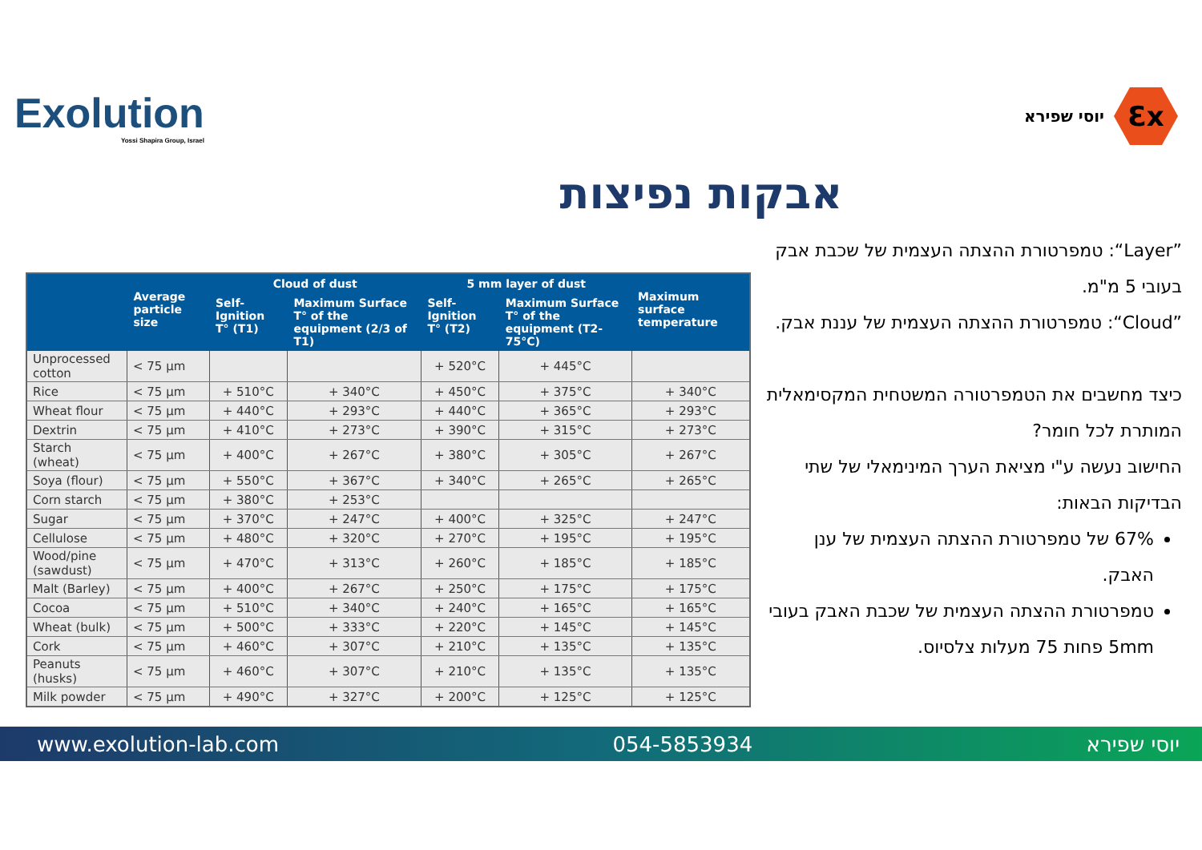Exolution
Yossi Shapira Group, Israel
יוסי שפירא
Ɛx
אבקות נפיצות
| | Average particle size | Cloud of dust | | 5 mm layer of dust | | Maximum surface temperature |
| --- | --- | --- | --- | --- | --- | --- |
| | | Self-Ignition T° (T1) | Maximum Surface T° of the equipment (2/3 of T1) | Self-Ignition T° (T2) | Maximum Surface T° of the equipment (T2-75°C) | |
| Unprocessed cotton | < 75 µm | | | + 520°C | + 445°C | |
| Rice | < 75 µm | + 510°C | + 340°C | + 450°C | + 375°C | + 340°C |
| Wheat flour | < 75 µm | + 440°C | + 293°C | + 440°C | + 365°C | + 293°C |
| Dextrin | < 75 µm | + 410°C | + 273°C | + 390°C | + 315°C | + 273°C |
| Starch (wheat) | < 75 µm | + 400°C | + 267°C | + 380°C | + 305°C | + 267°C |
| Soya (flour) | < 75 µm | + 550°C | + 367°C | + 340°C | + 265°C | + 265°C |
| Corn starch | < 75 µm | + 380°C | + 253°C | | | |
| Sugar | < 75 µm | + 370°C | + 247°C | + 400°C | + 325°C | + 247°C |
| Cellulose | < 75 µm | + 480°C | + 320°C | + 270°C | + 195°C | + 195°C |
| Wood/pine (sawdust) | < 75 µm | + 470°C | + 313°C | + 260°C | + 185°C | + 185°C |
| Malt (Barley) | < 75 µm | + 400°C | + 267°C | + 250°C | + 175°C | + 175°C |
| Cocoa | < 75 µm | + 510°C | + 340°C | + 240°C | + 165°C | + 165°C |
| Wheat (bulk) | < 75 µm | + 500°C | + 333°C | + 220°C | + 145°C | + 145°C |
| Cork | < 75 µm | + 460°C | + 307°C | + 210°C | + 135°C | + 135°C |
| Peanuts (husks) | < 75 µm | + 460°C | + 307°C | + 210°C | + 135°C | + 135°C |
| Milk powder | < 75 µm | + 490°C | + 327°C | + 200°C | + 125°C | + 125°C |
”Layer“: טמפרטורת ההצתה העצמית של שכבת אבק בעובי 5 מ"מ.
”Cloud“: טמפרטורת ההצתה העצמית של עננת אבק.
כיצד מחשבים את הטמפרטורה המשטחית המקסימאלית המותרת לכל חומר?
החישוב נעשה ע"י מציאת הערך המינימאלי של שתי הבדיקות הבאות:
67% של טמפרטורת ההצתה העצמית של ענן האבק.
טמפרטורת ההצתה העצמית של שכבת האבק בעובי 5mm פחות 75 מעלות צלסיוס.
www.exolution-lab.com 054-5853934 יוסי שפירא